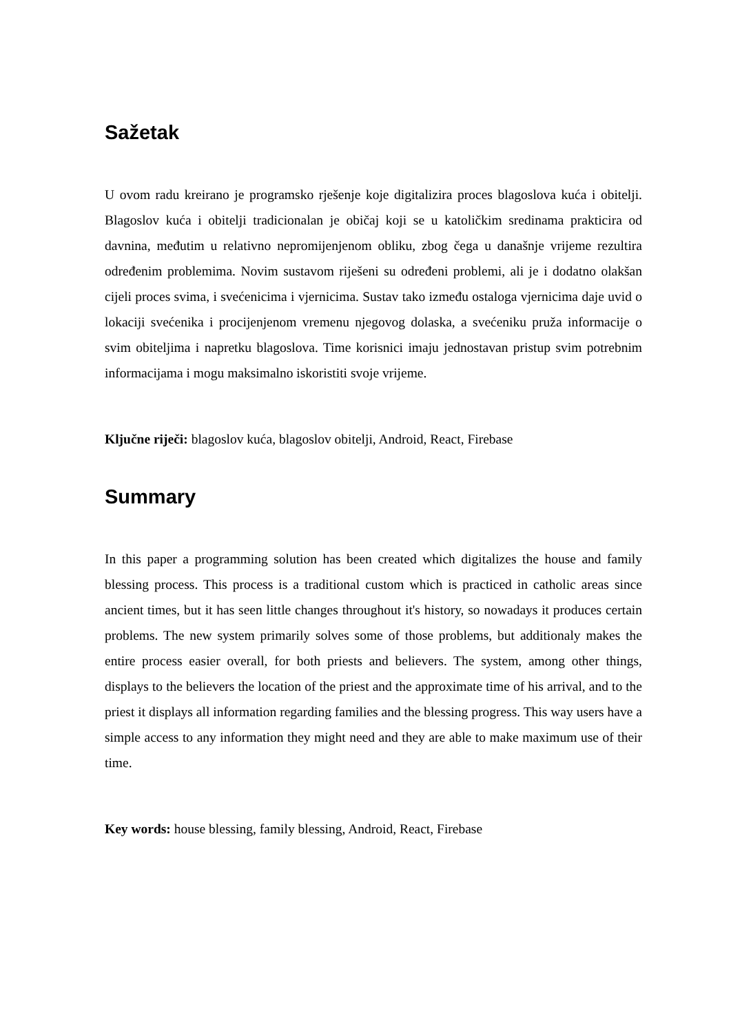Sažetak
U ovom radu kreirano je programsko rješenje koje digitalizira proces blagoslova kuća i obitelji. Blagoslov kuća i obitelji tradicionalan je običaj koji se u katoličkim sredinama prakticira od davnina, međutim u relativno nepromijenjenom obliku, zbog čega u današnje vrijeme rezultira određenim problemima. Novim sustavom riješeni su određeni problemi, ali je i dodatno olakšan cijeli proces svima, i svećenicima i vjernicima. Sustav tako između ostaloga vjernicima daje uvid o lokaciji svećenika i procijenjenom vremenu njegovog dolaska, a svećeniku pruža informacije o svim obiteljima i napretku blagoslova. Time korisnici imaju jednostavan pristup svim potrebnim informacijama i mogu maksimalno iskoristiti svoje vrijeme.
Ključne riječi: blagoslov kuća, blagoslov obitelji, Android, React, Firebase
Summary
In this paper a programming solution has been created which digitalizes the house and family blessing process. This process is a traditional custom which is practiced in catholic areas since ancient times, but it has seen little changes throughout it's history, so nowadays it produces certain problems. The new system primarily solves some of those problems, but additionaly makes the entire process easier overall, for both priests and believers. The system, among other things, displays to the believers the location of the priest and the approximate time of his arrival, and to the priest it displays all information regarding families and the blessing progress. This way users have a simple access to any information they might need and they are able to make maximum use of their time.
Key words: house blessing, family blessing, Android, React, Firebase